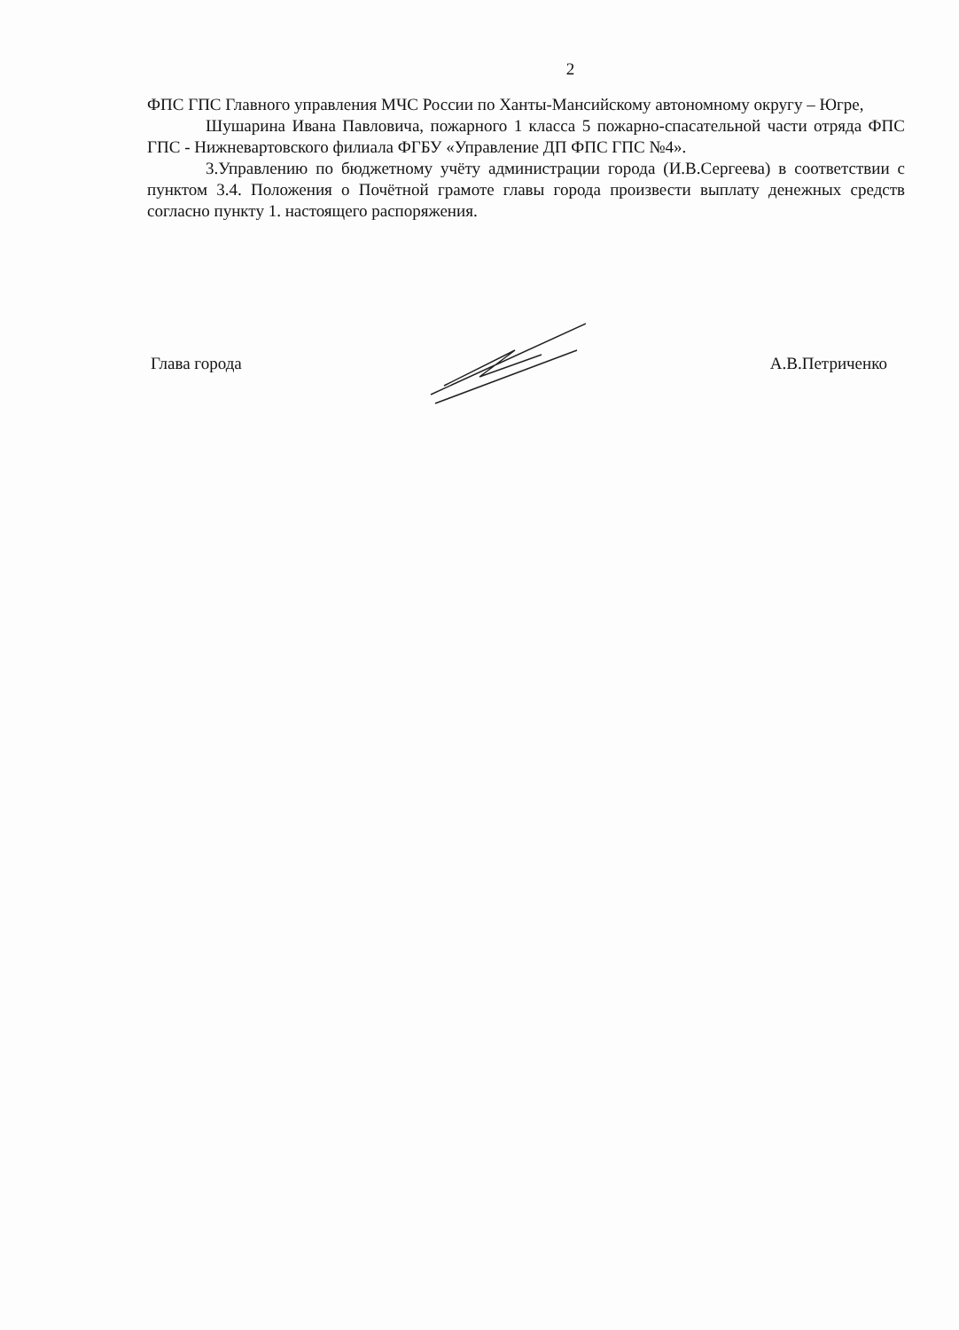2
ФПС ГПС Главного управления МЧС России по Ханты-Мансийскому автономному округу – Югре,
Шушарина Ивана Павловича, пожарного 1 класса 5 пожарно-спасательной части отряда ФПС ГПС - Нижневартовского филиала ФГБУ «Управление ДП ФПС ГПС №4».
3.Управлению по бюджетному учёту администрации города (И.В.Сергеева) в соответствии с пунктом 3.4. Положения о Почётной грамоте главы города произвести выплату денежных средств согласно пункту 1. настоящего распоряжения.
Глава города А.В.Петриченко